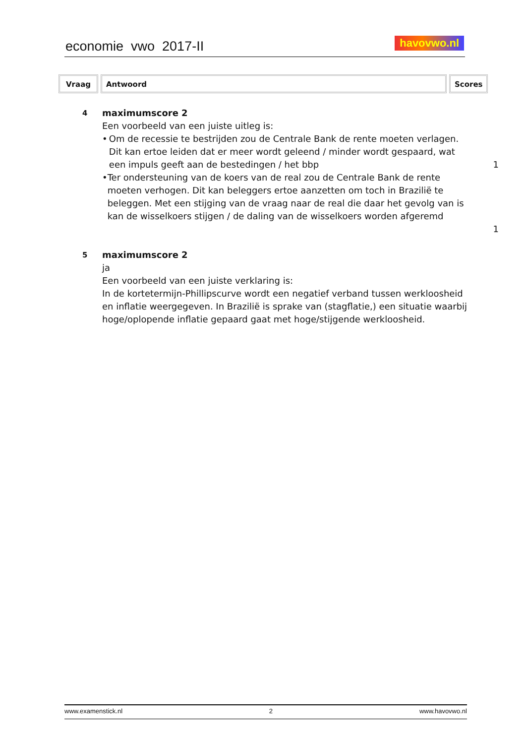economie vwo 2017-II havovwo.nl
Vraag Antwoord Scores
4
maximumscore 2
Een voorbeeld van een juiste uitleg is:
• Om de recessie te bestrijden zou de Centrale Bank de rente moeten verlagen. Dit kan ertoe leiden dat er meer wordt geleend / minder wordt gespaard, wat een impuls geeft aan de bestedingen / het bbp
1
• Ter ondersteuning van de koers van de real zou de Centrale Bank de rente moeten verhogen. Dit kan beleggers ertoe aanzetten om toch in Brazilië te beleggen. Met een stijging van de vraag naar de real die daar het gevolg van is kan de wisselkoers stijgen / de daling van de wisselkoers worden afgeremd
1
5
maximumscore 2
ja
Een voorbeeld van een juiste verklaring is:
In de kortetermijn-Phillipscurve wordt een negatief verband tussen werkloosheid en inflatie weergegeven. In Brazilië is sprake van (stagflatie,) een situatie waarbij hoge/oplopende inflatie gepaard gaat met hoge/stijgende werkloosheid.
www.examenstick.nl 2 www.havovwo.nl